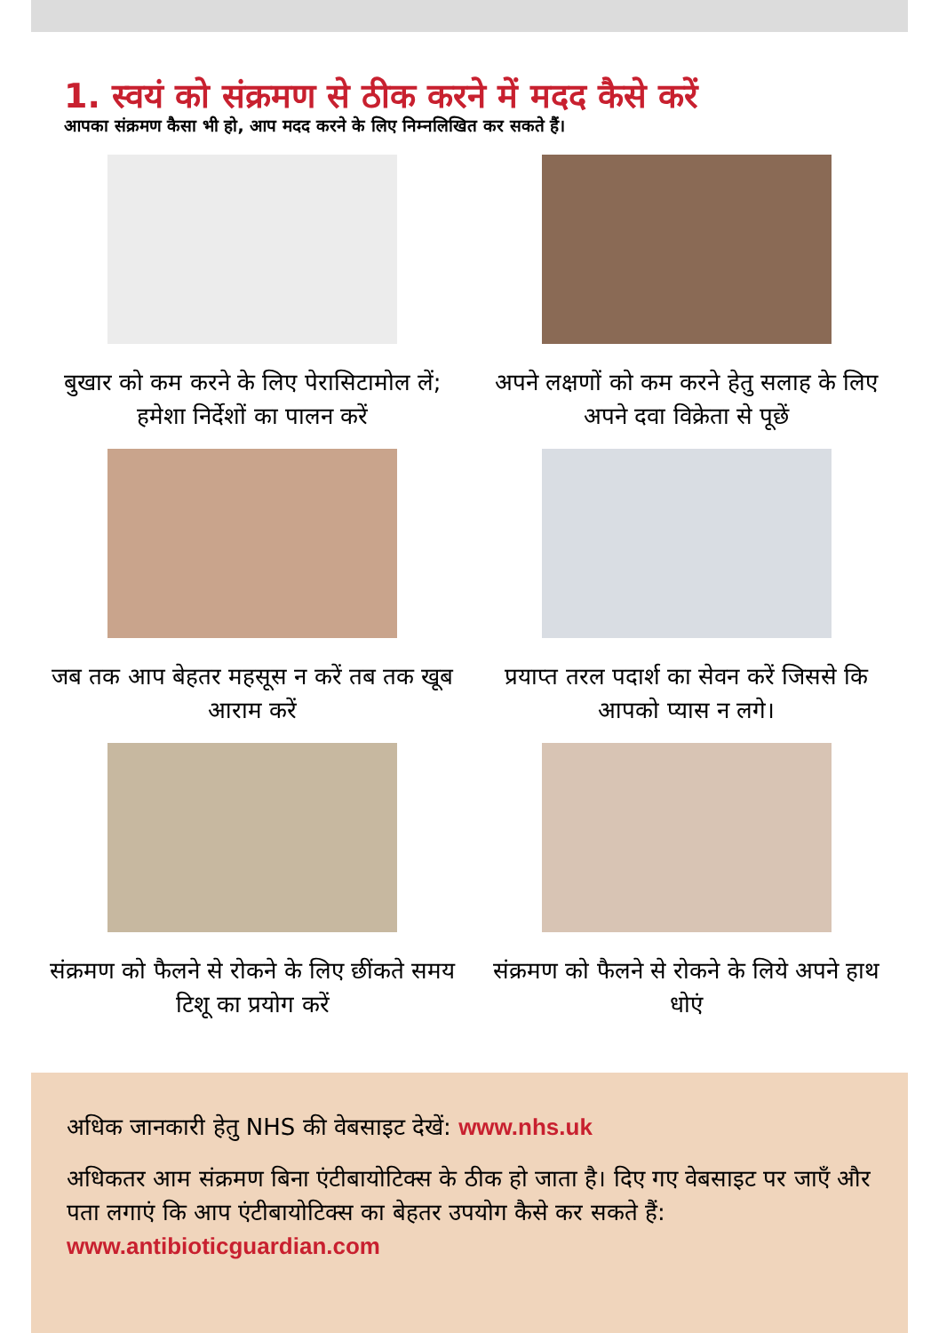1. स्वयं को संक्रमण से ठीक करने में मदद कैसे करें
आपका संक्रमण कैसा भी हो, आप मदद करने के लिए निम्नलिखित कर सकते हैं।
बुखार को कम करने के लिए पेरासिटामोल लें; हमेशा निर्देशों का पालन करें
अपने लक्षणों को कम करने हेतु सलाह के लिए अपने दवा विक्रेता से पूछें
जब तक आप बेहतर महसूस न करें तब तक खूब आराम करें
प्रयाप्त तरल पदार्श का सेवन करें जिससे कि आपको प्यास न लगे।
संक्रमण को फैलने से रोकने के लिए छींकते समय टिशू का प्रयोग करें
संक्रमण को फैलने से रोकने के लिये अपने हाथ धोएं
अधिक जानकारी हेतु NHS की वेबसाइट देखें: www.nhs.uk
अधिकतर आम संक्रमण बिना एंटीबायोटिक्स के ठीक हो जाता है। दिए गए वेबसाइट पर जाएँ और पता लगाएं कि आप एंटीबायोटिक्स का बेहतर उपयोग कैसे कर सकते हैं: www.antibioticguardian.com